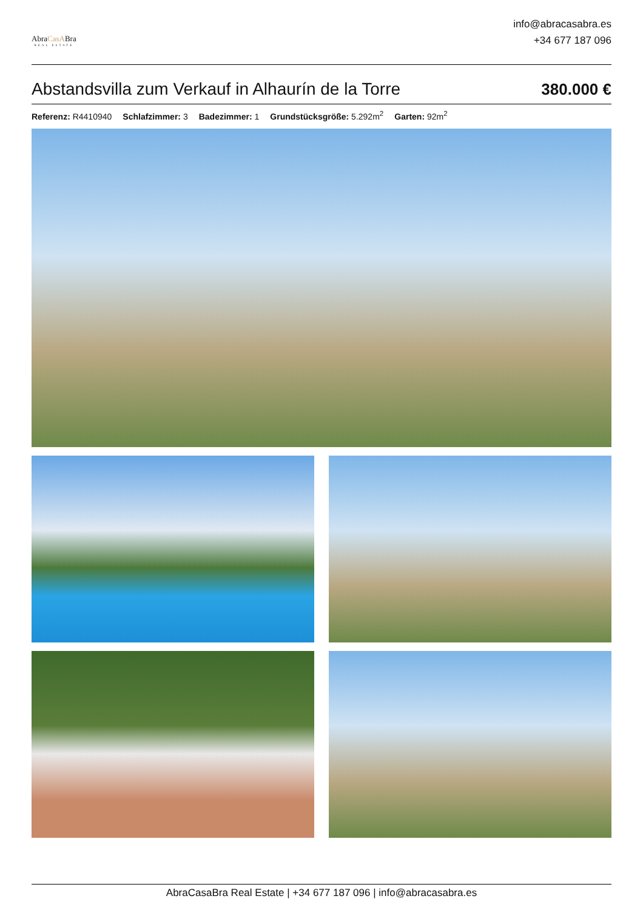AbraCasABra
REAL ESTATE
info@abracasabra.es
+34 677 187 096
Abstandsvilla zum Verkauf in Alhaurín de la Torre
380.000 €
Referenz: R4410940 Schlafzimmer: 3 Badezimmer: 1 Grundstücksgröße: 5.292m<sup>2</sup> Garten: 92m<sup>2</sup>
AbraCasaBra Real Estate | +34 677 187 096 | info@abracasabra.es